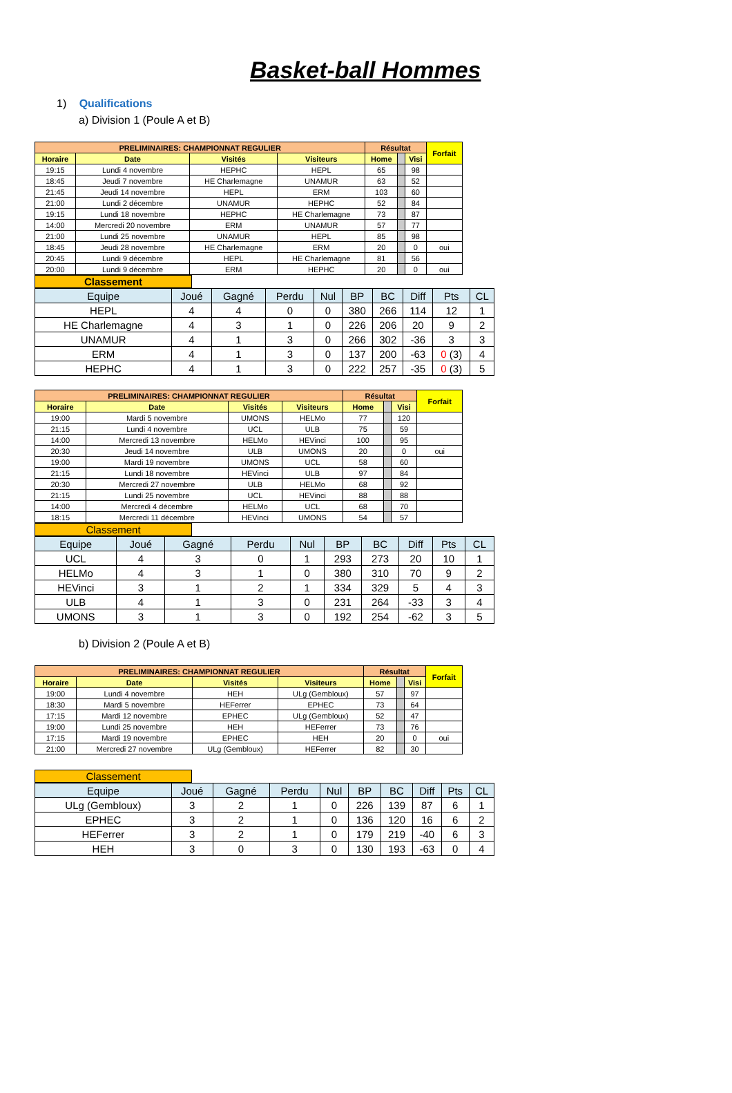Basket-ball Hommes
1) Qualifications
a) Division 1 (Poule A et B)
| PRELIMINAIRES: CHAMPIONNAT REGULIER | | | | Résultat | | | Forfait |
| --- | --- | --- | --- | --- | --- | --- | --- |
| Horaire | Date | Visités | Visiteurs | Home | | Visi | |
| 19:15 | Lundi 4 novembre | HEPHC | HEPL | 65 | | 98 | |
| 18:45 | Jeudi 7 novembre | HE Charlemagne | UNAMUR | 63 | | 52 | |
| 21:45 | Jeudi 14 novembre | HEPL | ERM | 103 | | 60 | |
| 21:00 | Lundi 2 décembre | UNAMUR | HEPHC | 52 | | 84 | |
| 19:15 | Lundi 18 novembre | HEPHC | HE Charlemagne | 73 | | 87 | |
| 14:00 | Mercredi 20 novembre | ERM | UNAMUR | 57 | | 77 | |
| 21:00 | Lundi 25 novembre | UNAMUR | HEPL | 85 | | 98 | |
| 18:45 | Jeudi 28 novembre | HE Charlemagne | ERM | 20 | | 0 | oui |
| 20:45 | Lundi 9 décembre | HEPL | HE Charlemagne | 81 | | 56 | |
| 20:00 | Lundi 9 décembre | ERM | HEPHC | 20 | | 0 | oui |
Classement
| Equipe | Joué | Gagné | Perdu | Nul | BP | BC | Diff | Pts | CL |
| HEPL | 4 | 4 | 0 | 0 | 380 | 266 | 114 | 12 | 1 |
| HE Charlemagne | 4 | 3 | 1 | 0 | 226 | 206 | 20 | 9 | 2 |
| UNAMUR | 4 | 1 | 3 | 0 | 266 | 302 | -36 | 3 | 3 |
| ERM | 4 | 1 | 3 | 0 | 137 | 200 | -63 | 0 (3) | 4 |
| HEPHC | 4 | 1 | 3 | 0 | 222 | 257 | -35 | 0 (3) | 5 |
| PRELIMINAIRES: CHAMPIONNAT REGULIER | | | | Résultat | | | Forfait |
| --- | --- | --- | --- | --- | --- | --- | --- |
| Horaire | Date | Visités | Visiteurs | Home | | Visi | |
| 19:00 | Mardi 5 novembre | UMONS | HELMo | 77 | | 120 | |
| 21:15 | Lundi 4 novembre | UCL | ULB | 75 | | 59 | |
| 14:00 | Mercredi 13 novembre | HELMo | HEVinci | 100 | | 95 | |
| 20:30 | Jeudi 14 novembre | ULB | UMONS | 20 | | 0 | oui |
| 19:00 | Mardi 19 novembre | UMONS | UCL | 58 | | 60 | |
| 21:15 | Lundi 18 novembre | HEVinci | ULB | 97 | | 84 | |
| 20:30 | Mercredi 27 novembre | ULB | HELMo | 68 | | 92 | |
| 21:15 | Lundi 25 novembre | UCL | HEVinci | 88 | | 88 | |
| 14:00 | Mercredi 4 décembre | HELMo | UCL | 68 | | 70 | |
| 18:15 | Mercredi 11 décembre | HEVinci | UMONS | 54 | | 57 | |
Classement
| Equipe | Joué | Gagné | Perdu | Nul | BP | BC | Diff | Pts | CL |
| UCL | 4 | 3 | 0 | 1 | 293 | 273 | 20 | 10 | 1 |
| HELMo | 4 | 3 | 1 | 0 | 380 | 310 | 70 | 9 | 2 |
| HEVinci | 3 | 1 | 2 | 1 | 334 | 329 | 5 | 4 | 3 |
| ULB | 4 | 1 | 3 | 0 | 231 | 264 | -33 | 3 | 4 |
| UMONS | 3 | 1 | 3 | 0 | 192 | 254 | -62 | 3 | 5 |
b) Division 2 (Poule A et B)
| PRELIMINAIRES: CHAMPIONNAT REGULIER | | | | Résultat | | | Forfait |
| --- | --- | --- | --- | --- | --- | --- | --- |
| Horaire | Date | Visités | Visiteurs | Home | | Visi | |
| 19:00 | Lundi 4 novembre | HEH | ULg (Gembloux) | 57 | | 97 | |
| 18:30 | Mardi 5 novembre | HEFerrer | EPHEC | 73 | | 64 | |
| 17:15 | Mardi 12 novembre | EPHEC | ULg (Gembloux) | 52 | | 47 | |
| 19:00 | Lundi 25 novembre | HEH | HEFerrer | 73 | | 76 | |
| 17:15 | Mardi 19 novembre | EPHEC | HEH | 20 | | 0 | oui |
| 21:00 | Mercredi 27 novembre | ULg (Gembloux) | HEFerrer | 82 | | 30 | |
Classement
| Equipe | Joué | Gagné | Perdu | Nul | BP | BC | Diff | Pts | CL |
| ULg (Gembloux) | 3 | 2 | 1 | 0 | 226 | 139 | 87 | 6 | 1 |
| EPHEC | 3 | 2 | 1 | 0 | 136 | 120 | 16 | 6 | 2 |
| HEFerrer | 3 | 2 | 1 | 0 | 179 | 219 | -40 | 6 | 3 |
| HEH | 3 | 0 | 3 | 0 | 130 | 193 | -63 | 0 | 4 |